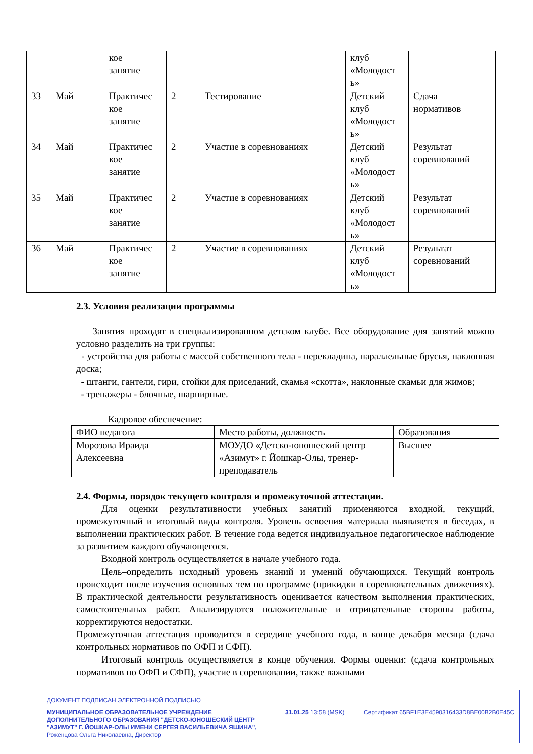| | | кое занятие | | | клуб «Молодост ь» | |
| 33 | Май | Практичес кое занятие | 2 | Тестирование | Детский клуб «Молодост ь» | Сдача нормативов |
| 34 | Май | Практичес кое занятие | 2 | Участие в соревнованиях | Детский клуб «Молодост ь» | Результат соревнований |
| 35 | Май | Практичес кое занятие | 2 | Участие в соревнованиях | Детский клуб «Молодост ь» | Результат соревнований |
| 36 | Май | Практичес кое занятие | 2 | Участие в соревнованиях | Детский клуб «Молодост ь» | Результат соревнований |
2.3. Условия реализации программы
Занятия проходят в специализированном детском клубе. Все оборудование для занятий можно условно разделить на три группы:
- устройства для работы с массой собственного тела - перекладина, параллельные брусья, наклонная доска;
- штанги, гантели, гири, стойки для приседаний, скамья «скотта», наклонные скамьи для жимов;
- тренажеры - блочные, шарнирные.
Кадровое обеспечение:
| ФИО педагога | Место работы, должность | Образования |
| Морозова Ираида Алексеевна | МОУДО «Детско-юношеский центр «Азимут» г. Йошкар-Олы, тренер-преподаватель | Высшее |
2.4. Формы, порядок текущего контроля и промежуточной аттестации.
Для оценки результативности учебных занятий применяются входной, текущий, промежуточный и итоговый виды контроля. Уровень освоения материала выявляется в беседах, в выполнении практических работ. В течение года ведется индивидуальное педагогическое наблюдение за развитием каждого обучающегося.
Входной контроль осуществляется в начале учебного года.
Цель–определить исходный уровень знаний и умений обучающихся. Текущий контроль происходит после изучения основных тем по программе (прикидки в соревновательных движениях). В практической деятельности результативность оценивается качеством выполнения практических, самостоятельных работ. Анализируются положительные и отрицательные стороны работы, корректируются недостатки.
Промежуточная аттестация проводится в середине учебного года, в конце декабря месяца (сдача контрольных нормативов по ОФП и СФП).
Итоговый контроль осуществляется в конце обучения. Формы оценки: (сдача контрольных нормативов по ОФП и СФП), участие в соревновании, также важными
ДОКУМЕНТ ПОДПИСАН ЭЛЕКТРОННОЙ ПОДПИСЬЮ
МУНИЦИПАЛЬНОЕ ОБРАЗОВАТЕЛЬНОЕ УЧРЕЖДЕНИЕ
ДОПОЛНИТЕЛЬНОГО ОБРАЗОВАНИЯ "ДЕТСКО-ЮНОШЕСКИЙ ЦЕНТР
"АЗИМУТ" Г. ЙОШКАР-ОЛЫ ИМЕНИ СЕРГЕЯ ВАСИЛЬЕВИЧА ЯШИНА",
Роженцова Ольга Николаевна, Директор
31.01.25 13:58 (MSK)
Сертификат 65BF1E3E4590316433D8BE00B2B0E45C